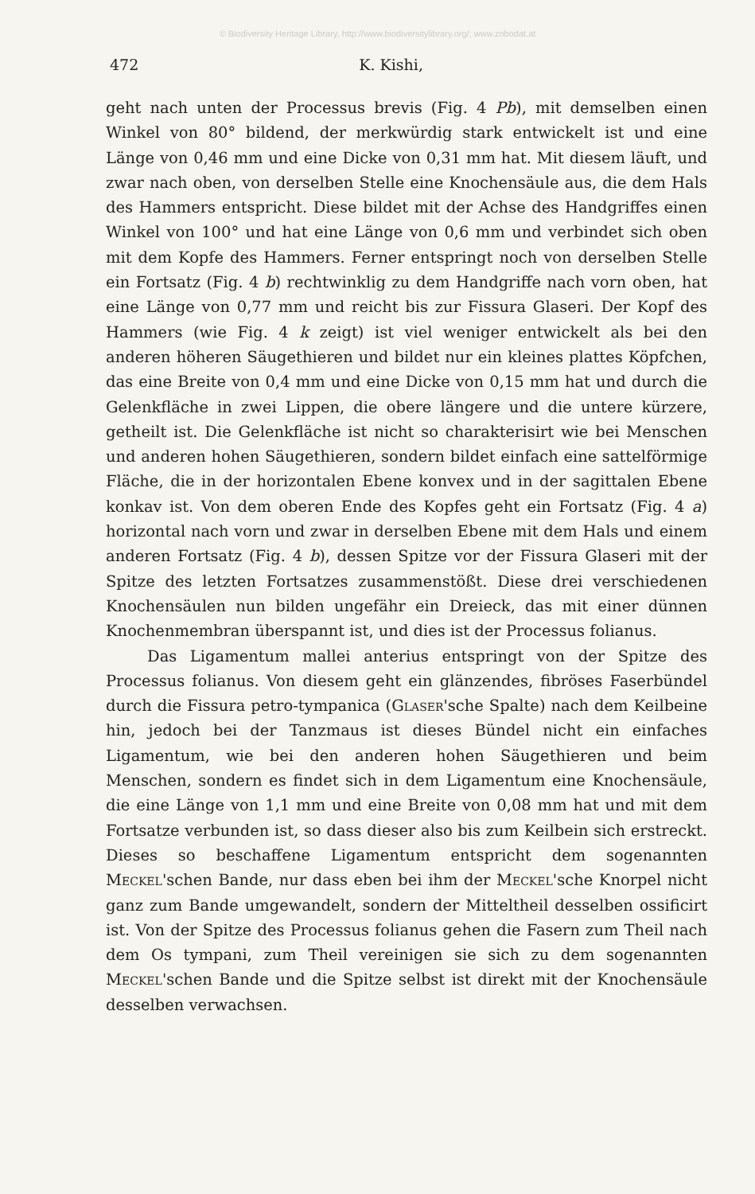© Biodiversity Heritage Library, http://www.biodiversitylibrary.org/; www.zobodat.at
472 K. Kishi,
geht nach unten der Processus brevis (Fig. 4 Pb), mit demselben einen Winkel von 80° bildend, der merkwürdig stark entwickelt ist und eine Länge von 0,46 mm und eine Dicke von 0,31 mm hat. Mit diesem läuft, und zwar nach oben, von derselben Stelle eine Knochensäule aus, die dem Hals des Hammers entspricht. Diese bildet mit der Achse des Handgriffes einen Winkel von 100° und hat eine Länge von 0,6 mm und verbindet sich oben mit dem Kopfe des Hammers. Ferner entspringt noch von derselben Stelle ein Fortsatz (Fig. 4 b) rechtwinklig zu dem Handgriffe nach vorn oben, hat eine Länge von 0,77 mm und reicht bis zur Fissura Glaseri. Der Kopf des Hammers (wie Fig. 4 k zeigt) ist viel weniger entwickelt als bei den anderen höheren Säugethieren und bildet nur ein kleines plattes Köpfchen, das eine Breite von 0,4 mm und eine Dicke von 0,15 mm hat und durch die Gelenkfläche in zwei Lippen, die obere längere und die untere kürzere, getheilt ist. Die Gelenkfläche ist nicht so charakterisirt wie bei Menschen und anderen hohen Säugethieren, sondern bildet einfach eine sattelförmige Fläche, die in der horizontalen Ebene konvex und in der sagittalen Ebene konkav ist. Von dem oberen Ende des Kopfes geht ein Fortsatz (Fig. 4 a) horizontal nach vorn und zwar in derselben Ebene mit dem Hals und einem anderen Fortsatz (Fig. 4 b), dessen Spitze vor der Fissura Glaseri mit der Spitze des letzten Fortsatzes zusammenstößt. Diese drei verschiedenen Knochensäulen nun bilden ungefähr ein Dreieck, das mit einer dünnen Knochenmembran überspannt ist, und dies ist der Processus folianus.
Das Ligamentum mallei anterius entspringt von der Spitze des Processus folianus. Von diesem geht ein glänzendes, fibröses Faserbündel durch die Fissura petro-tympanica (Glaser'sche Spalte) nach dem Keilbeine hin, jedoch bei der Tanzmaus ist dieses Bündel nicht ein einfaches Ligamentum, wie bei den anderen hohen Säugethieren und beim Menschen, sondern es findet sich in dem Ligamentum eine Knochensäule, die eine Länge von 1,1 mm und eine Breite von 0,08 mm hat und mit dem Fortsatze verbunden ist, so dass dieser also bis zum Keilbein sich erstreckt. Dieses so beschaffene Ligamentum entspricht dem sogenannten Meckel'schen Bande, nur dass eben bei ihm der Meckel'sche Knorpel nicht ganz zum Bande umgewandelt, sondern der Mitteltheil desselben ossificirt ist. Von der Spitze des Processus folianus gehen die Fasern zum Theil nach dem Os tympani, zum Theil vereinigen sie sich zu dem sogenannten Meckel'schen Bande und die Spitze selbst ist direkt mit der Knochensäule desselben verwachsen.